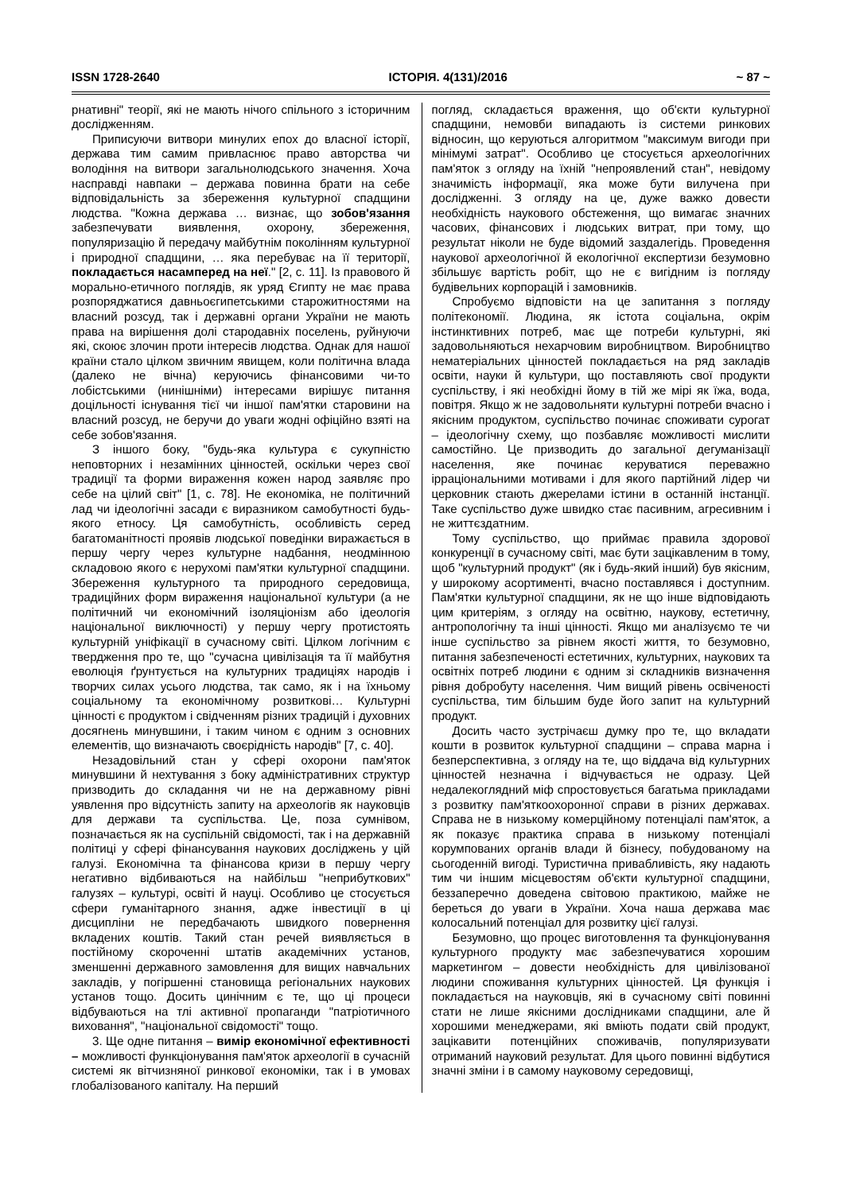ISSN 1728-2640 ІСТОРІЯ. 4(131)/2016 ~ 87 ~
рнативні" теорії, які не мають нічого спільного з історичним дослідженням.
Приписуючи витвори минулих епох до власної історії, держава тим самим привласнює право авторства чи володіння на витвори загальнолюдського значення. Хоча насправді навпаки – держава повинна брати на себе відповідальність за збереження культурної спадщини людства. "Кожна держава … визнає, що зобов'язання забезпечувати виявлення, охорону, збереження, популяризацію й передачу майбутнім поколінням культурної і природної спадщини, … яка перебуває на її території, покладається насамперед на неї." [2, с. 11]. Із правового й морально-етичного поглядів, як уряд Єгипту не має права розпоряджатися давньоєгипетськими старожитностями на власний розсуд, так і державні органи України не мають права на вирішення долі стародавніх поселень, руйнуючи які, скоює злочин проти інтересів людства. Однак для нашої країни стало цілком звичним явищем, коли політична влада (далеко не вічна) керуючись фінансовими чи-то лобістськими (нинішніми) інтересами вирішує питання доцільності існування тієї чи іншої пам'ятки старовини на власний розсуд, не беручи до уваги жодні офіційно взяті на себе зобов'язання.
З іншого боку, "будь-яка культура є сукупністю неповторних і незамінних цінностей, оскільки через свої традиції та форми вираження кожен народ заявляє про себе на цілий світ" [1, с. 78]. Не економіка, не політичний лад чи ідеологічні засади є виразником самобутності будь-якого етносу. Ця самобутність, особливість серед багатоманітності проявів людської поведінки виражається в першу чергу через культурне надбання, неодмінною складовою якого є нерухомі пам'ятки культурної спадщини. Збереження культурного та природного середовища, традиційних форм вираження національної культури (а не політичний чи економічний ізоляціонізм або ідеологія національної виключності) у першу чергу протистоять культурній уніфікації в сучасному світі. Цілком логічним є твердження про те, що "сучасна цивілізація та її майбутня еволюція ґрунтується на культурних традиціях народів і творчих силах усього людства, так само, як і на їхньому соціальному та економічному розвиткові… Культурні цінності є продуктом і свідченням різних традицій і духовних досягнень минувшини, і таким чином є одним з основних елементів, що визначають своєрідність народів" [7, с. 40].
Незадовільний стан у сфері охорони пам'яток минувшини й нехтування з боку адміністративних структур призводить до складання чи не на державному рівні уявлення про відсутність запиту на археологів як науковців для держави та суспільства. Це, поза сумнівом, позначається як на суспільній свідомості, так і на державній політиці у сфері фінансування наукових досліджень у цій галузі. Економічна та фінансова кризи в першу чергу негативно відбиваються на найбільш "неприбуткових" галузях – культурі, освіті й науці. Особливо це стосується сфери гуманітарного знання, адже інвестиції в ці дисципліни не передбачають швидкого повернення вкладених коштів. Такий стан речей виявляється в постійному скороченні штатів академічних установ, зменшенні державного замовлення для вищих навчальних закладів, у погіршенні становища регіональних наукових установ тощо. Досить цинічним є те, що ці процеси відбуваються на тлі активної пропаганди "патріотичного виховання", "національної свідомості" тощо.
3. Ще одне питання – вимір економічної ефективності – можливості функціонування пам'яток археології в сучасній системі як вітчизняної ринкової економіки, так і в умовах глобалізованого капіталу. На перший
погляд, складається враження, що об'єкти культурної спадщини, немовби випадають із системи ринкових відносин, що керуються алгоритмом "максимум вигоди при мінімумі затрат". Особливо це стосується археологічних пам'яток з огляду на їхній "непроявлений стан", невідому значимість інформації, яка може бути вилучена при дослідженні. З огляду на це, дуже важко довести необхідність наукового обстеження, що вимагає значних часових, фінансових і людських витрат, при тому, що результат ніколи не буде відомий заздалегідь. Проведення наукової археологічної й екологічної експертизи безумовно збільшує вартість робіт, що не є вигідним із погляду будівельних корпорацій і замовників.
Спробуємо відповісти на це запитання з погляду політекономії. Людина, як істота соціальна, окрім інстинктивних потреб, має ще потреби культурні, які задовольняються нехарчовим виробництвом. Виробництво нематеріальних цінностей покладається на ряд закладів освіти, науки й культури, що поставляють свої продукти суспільству, і які необхідні йому в тій же мірі як їжа, вода, повітря. Якщо ж не задовольняти культурні потреби вчасно і якісним продуктом, суспільство починає споживати сурогат – ідеологічну схему, що позбавляє можливості мислити самостійно. Це призводить до загальної дегуманізації населення, яке починає керуватися переважно ірраціональними мотивами і для якого партійний лідер чи церковник стають джерелами істини в останній інстанції. Таке суспільство дуже швидко стає пасивним, агресивним і не життєздатним.
Тому суспільство, що приймає правила здорової конкуренції в сучасному світі, має бути зацікавленим в тому, щоб "культурний продукт" (як і будь-який інший) був якісним, у широкому асортименті, вчасно поставлявся і доступним. Пам'ятки культурної спадщини, як не що інше відповідають цим критеріям, з огляду на освітню, наукову, естетичну, антропологічну та інші цінності. Якщо ми аналізуємо те чи інше суспільство за рівнем якості життя, то безумовно, питання забезпеченості естетичних, культурних, наукових та освітніх потреб людини є одним зі складників визначення рівня добробуту населення. Чим вищий рівень освіченості суспільства, тим більшим буде його запит на культурний продукт.
Досить часто зустрічаєш думку про те, що вкладати кошти в розвиток культурної спадщини – справа марна і безперспективна, з огляду на те, що віддача від культурних цінностей незначна і відчувається не одразу. Цей недалекоглядний міф спростовується багатьма прикладами з розвитку пам'яткоохоронної справи в різних державах. Справа не в низькому комерційному потенціалі пам'яток, а як показує практика справа в низькому потенціалі корумпованих органів влади й бізнесу, побудованому на сьогоденній вигоді. Туристична привабливість, яку надають тим чи іншим місцевостям об'єкти культурної спадщини, беззаперечно доведена світовою практикою, майже не береться до уваги в України. Хоча наша держава має колосальний потенціал для розвитку цієї галузі.
Безумовно, що процес виготовлення та функціонування культурного продукту має забезпечуватися хорошим маркетингом – довести необхідність для цивілізованої людини споживання культурних цінностей. Ця функція і покладається на науковців, які в сучасному світі повинні стати не лише якісними дослідниками спадщини, але й хорошими менеджерами, які вміють подати свій продукт, зацікавити потенційних споживачів, популяризувати отриманий науковий результат. Для цього повинні відбутися значні зміни і в самому науковому середовищі,